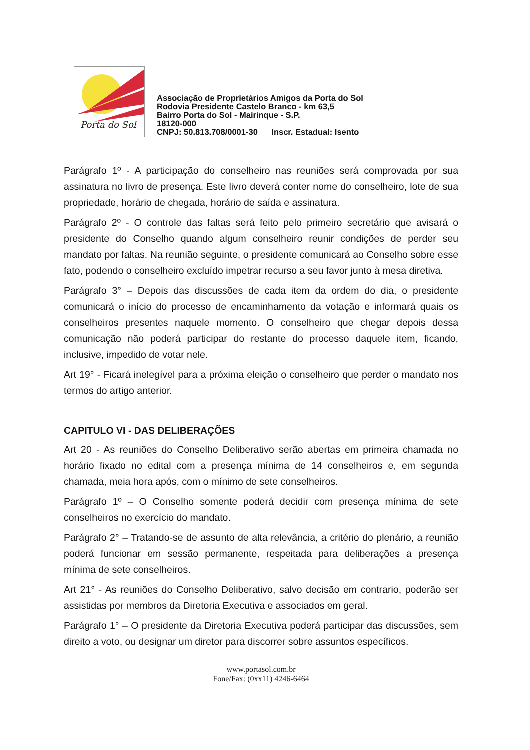Porta do Sol
Associação de Proprietários Amigos da Porta do Sol
Rodovia Presidente Castelo Branco - km 63,5
Bairro Porta do Sol - Mairinque - S.P.
18120-000
CNPJ: 50.813.708/0001-30 Inscr. Estadual: Isento
Parágrafo 1º - A participação do conselheiro nas reuniões será comprovada por sua assinatura no livro de presença. Este livro deverá conter nome do conselheiro, lote de sua propriedade, horário de chegada, horário de saída e assinatura.
Parágrafo 2º - O controle das faltas será feito pelo primeiro secretário que avisará o presidente do Conselho quando algum conselheiro reunir condições de perder seu mandato por faltas. Na reunião seguinte, o presidente comunicará ao Conselho sobre esse fato, podendo o conselheiro excluído impetrar recurso a seu favor junto à mesa diretiva.
Parágrafo 3° – Depois das discussões de cada item da ordem do dia, o presidente comunicará o início do processo de encaminhamento da votação e informará quais os conselheiros presentes naquele momento. O conselheiro que chegar depois dessa comunicação não poderá participar do restante do processo daquele item, ficando, inclusive, impedido de votar nele.
Art 19° - Ficará inelegível para a próxima eleição o conselheiro que perder o mandato nos termos do artigo anterior.
CAPITULO VI - DAS DELIBERAÇÕES
Art 20 - As reuniões do Conselho Deliberativo serão abertas em primeira chamada no horário fixado no edital com a presença mínima de 14 conselheiros e, em segunda chamada, meia hora após, com o mínimo de sete conselheiros.
Parágrafo 1º – O Conselho somente poderá decidir com presença mínima de sete conselheiros no exercício do mandato.
Parágrafo 2° – Tratando-se de assunto de alta relevância, a critério do plenário, a reunião poderá funcionar em sessão permanente, respeitada para deliberações a presença mínima de sete conselheiros.
Art 21° - As reuniões do Conselho Deliberativo, salvo decisão em contrario, poderão ser assistidas por membros da Diretoria Executiva e associados em geral.
Parágrafo 1° – O presidente da Diretoria Executiva poderá participar das discussões, sem direito a voto, ou designar um diretor para discorrer sobre assuntos específicos.
www.portasol.com.br
Fone/Fax: (0xx11) 4246-6464